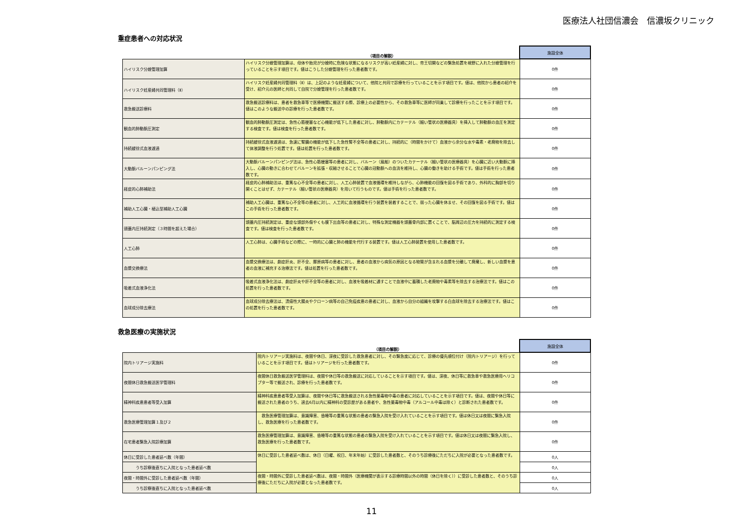医療法人社団信濃会　信濃坂クリニック
重症患者への対応状況
| | （項目の解説） | 施設全体 |
| --- | --- | --- |
| ハイリスク分娩管理加算 | ハイリスク分娩管理加算は、母体や胎児が分娩時に危険な状態になるリスクが高い妊産婦に対し、帝王切開などの緊急処置を視野に入れた分娩管理を行っていることを示す項目です。値はこうした分娩管理を行った患者数です。 | 0件 |
| ハイリスク妊産婦共同管理料（Ⅱ） | ハイリスク妊産婦共同管理料（Ⅱ）は、上記のような妊産婦について、他院と共同で診療を行っていることを示す項目です。値は、他院から患者の紹介を受け、紹介元の医師と共同して自院で分娩管理を行った患者数です。 | 0件 |
| 救急搬送診療料 | 救急搬送診療料は、患者を救急車等で医療機関に搬送する際、診療上の必要性から、その救急車等に医師が同乗して診療を行ったことを示す項目です。値はこのような搬送中の診療を行った患者数です。 | 0件 |
| 観血的肺動脈圧測定 | 観血的肺動脈圧測定は、急性心筋梗塞など心機能が低下した患者に対し、肺動脈内にカテーテル（細い管状の医療器具）を挿入して肺動脈の血圧を測定する検査です。値は検査を行った患者数です。 | 0件 |
| 持続緩徐式血液濾過 | 持続緩徐式血液濾過は、急速に腎臓の機能が低下した急性腎不全等の患者に対し、持続的に（時間をかけて）血液から余分な水や毒素・老廃物を除去して体液調整を行う処置です。値は処置を行った患者数です。 | 0件 |
| 大動脈バルーンパンピング法 | 大動脈バルーンパンピング法は、急性心筋梗塞等の患者に対し、バルーン（風船）のついたカテーテル（細い管状の医療器具）を心臓に近い大動脈に挿入し、心臓の動きに合わせてバルーンを拡張・収縮させることで心臓の冠動脈への血流を維持し、心臓の働きを助ける手術です。値は手術を行った患者数です。 | 0件 |
| 経皮的心肺補助法 | 経皮的心肺補助法は、重篤な心不全等の患者に対し、人工心肺装置で血液循環を維持しながら、心肺機能の回復を図る手術であり、外科的に胸部を切り開くことはせず、カテーテル（細い管状の医療器具）を用いて行うものです。値は手術を行った患者数です。 | 0件 |
| 補助人工心臓・植込型補助人工心臓 | 補助人工心臓は、重篤な心不全等の患者に対し、人工的に血液循環を行う装置を装着することで、弱った心臓を休ませ、その回復を図る手術です。値はこの手術を行った患者数です。 | 0件 |
| 頭蓋内圧持続測定（３時間を超えた場合） | 頭蓋内圧持続測定は、重症な頭部外傷やくも膜下出血等の患者に対し、特殊な測定機器を頭蓋骨内部に置くことで、脳周辺の圧力を持続的に測定する検査です。値は検査を行った患者数です。 | 0件 |
| 人工心肺 | 人工心肺は、心臓手術などの際に、一時的に心臓と肺の機能を代行する装置です。値は人工心肺装置を使用した患者数です。 | 0件 |
| 血漿交換療法 | 血漿交換療法は、劇症肝炎、肝不全、膠原病等の患者に対し、患者の血液から病気の原因となる物質が含まれる血漿を分離して廃棄し、新しい血漿を患者の血液に補充する治療法です。値は処置を行った患者数です。 | 0件 |
| 吸着式血液浄化法 | 吸着式血液浄化法は、劇症肝炎や肝不全等の患者に対し、血液を吸着材に通すことで血液中に蓄積した老廃物や毒素等を除去する治療法です。値はこの処置を行った患者数です。 | 0件 |
| 血球成分除去療法 | 血球成分除去療法は、潰瘍性大腸炎やクローン病等の自己免疫疾患の患者に対し、血液から自分の組織を攻撃する白血球を除去する治療法です。値はこの処置を行った患者数です。 | 0件 |
救急医療の実施状況
| | （項目の解説） | 施設全体 |
| --- | --- | --- |
| 院内トリアージ実施料 | 院内トリアージ実施料は、夜間や休日、深夜に受診した救急患者に対し、その緊急度に応じて、診療の優先順位付け（院内トリアージ）を行っていることを示す項目です。値はトリアージを行った患者数です。 | 0件 |
| 夜間休日救急搬送医学管理料 | 夜間休日救急搬送医学管理料は、夜間や休日等の救急搬送に対応していることを示す項目です。値は、深夜、休日等に救急車や救急医療用ヘリコプター等で搬送され、診療を行った患者数です。 | 0件 |
| 精神科疾患患者等受入加算 | 精神科疾患患者等受入加算は、夜間や休日等に救急搬送される急性薬毒物中毒の患者に対応していることを示す項目です。値は、夜間や休日等に搬送された患者のうち、過去6月以内に精神科の受診歴がある患者や、急性薬毒物中毒（アルコール中毒は除く）と診断された患者数です。 | 0件 |
| 救急医療管理加算１及び２ | 救急医療管理加算は、意識障害、昏睡等の重篤な状態の患者の緊急入院を受け入れていることを示す項目です。値は休日又は夜間に緊急入院し、救急医療を行った患者数です。 | 0件 |
| 在宅患者緊急入院診療加算 | 救急医療管理加算は、意識障害、昏睡等の重篤な状態の患者の緊急入院を受け入れていることを示す項目です。値は休日又は夜間に緊急入院し、救急医療を行った患者数です。 | 0件 |
| 休日に受診した患者延べ数（年間） | 休日に受診した患者延べ数は、休日（日曜、祝日、年末年始）に受診した患者数と、そのうち診療後にただちに入院が必要となった患者数です。 | 0人 |
| うち診察後直ちに入院となった患者延べ数 | | 0人 |
| 夜間・時間外に受診した患者延べ数（年間） | 夜間・時間外に受診した患者延べ数は、夜間・時間外（医療機関が表示する診療時間以外の時間（休日を除く））に受診した患者数と、そのうち診療後にただちに入院が必要となった患者数です。 | 0人 |
| うち診察後直ちに入院となった患者延べ数 | | 0人 |
11